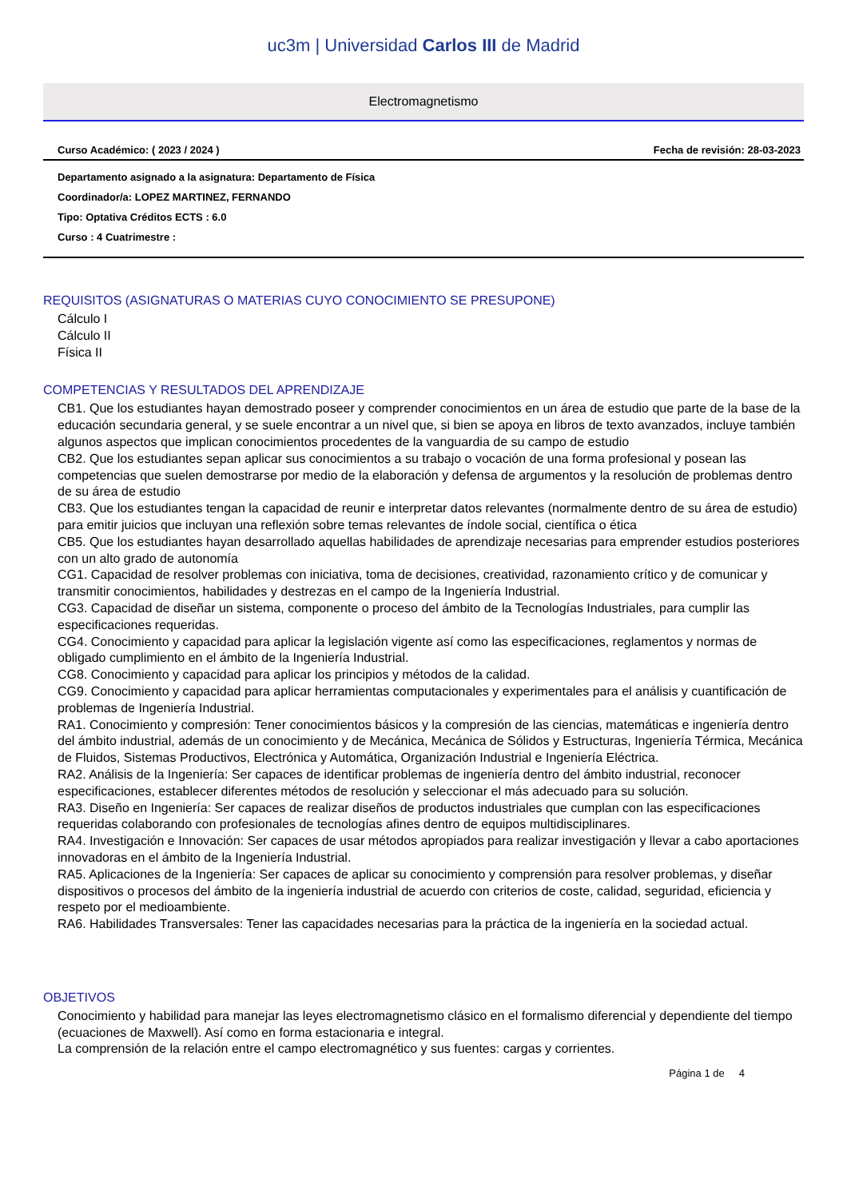uc3m | Universidad Carlos III de Madrid
Electromagnetismo
Curso Académico: ( 2023 / 2024 ) Fecha de revisión: 28-03-2023
Departamento asignado a la asignatura: Departamento de Física
Coordinador/a: LOPEZ MARTINEZ, FERNANDO
Tipo: Optativa Créditos ECTS : 6.0
Curso : 4 Cuatrimestre :
REQUISITOS (ASIGNATURAS O MATERIAS CUYO CONOCIMIENTO SE PRESUPONE)
Cálculo I
Cálculo II
Física II
COMPETENCIAS Y RESULTADOS DEL APRENDIZAJE
CB1. Que los estudiantes hayan demostrado poseer y comprender conocimientos en un área de estudio que parte de la base de la educación secundaria general, y se suele encontrar a un nivel que, si bien se apoya en libros de texto avanzados, incluye también algunos aspectos que implican conocimientos procedentes de la vanguardia de su campo de estudio
CB2. Que los estudiantes sepan aplicar sus conocimientos a su trabajo o vocación de una forma profesional y posean las competencias que suelen demostrarse por medio de la elaboración y defensa de argumentos y la resolución de problemas dentro de su área de estudio
CB3. Que los estudiantes tengan la capacidad de reunir e interpretar datos relevantes (normalmente dentro de su área de estudio) para emitir juicios que incluyan una reflexión sobre temas relevantes de índole social, científica o ética
CB5. Que los estudiantes hayan desarrollado aquellas habilidades de aprendizaje necesarias para emprender estudios posteriores con un alto grado de autonomía
CG1. Capacidad de resolver problemas con iniciativa, toma de decisiones, creatividad, razonamiento crítico y de comunicar y transmitir conocimientos, habilidades y destrezas en el campo de la Ingeniería Industrial.
CG3. Capacidad de diseñar un sistema, componente o proceso del ámbito de la Tecnologías Industriales, para cumplir las especificaciones requeridas.
CG4. Conocimiento y capacidad para aplicar la legislación vigente así como las especificaciones, reglamentos y normas de obligado cumplimiento en el ámbito de la Ingeniería Industrial.
CG8. Conocimiento y capacidad para aplicar los principios y métodos de la calidad.
CG9. Conocimiento y capacidad para aplicar herramientas computacionales y experimentales para el análisis y cuantificación de problemas de Ingeniería Industrial.
RA1. Conocimiento y compresión: Tener conocimientos básicos y la compresión de las ciencias, matemáticas e ingeniería dentro del ámbito industrial, además de un conocimiento y de Mecánica, Mecánica de Sólidos y Estructuras, Ingeniería Térmica, Mecánica de Fluidos, Sistemas Productivos, Electrónica y Automática, Organización Industrial e Ingeniería Eléctrica.
RA2. Análisis de la Ingeniería: Ser capaces de identificar problemas de ingeniería dentro del ámbito industrial, reconocer especificaciones, establecer diferentes métodos de resolución y seleccionar el más adecuado para su solución.
RA3. Diseño en Ingeniería: Ser capaces de realizar diseños de productos industriales que cumplan con las especificaciones requeridas colaborando con profesionales de tecnologías afines dentro de equipos multidisciplinares.
RA4. Investigación e Innovación: Ser capaces de usar métodos apropiados para realizar investigación y llevar a cabo aportaciones innovadoras en el ámbito de la Ingeniería Industrial.
RA5. Aplicaciones de la Ingeniería: Ser capaces de aplicar su conocimiento y comprensión para resolver problemas, y diseñar dispositivos o procesos del ámbito de la ingeniería industrial de acuerdo con criterios de coste, calidad, seguridad, eficiencia y respeto por el medioambiente.
RA6. Habilidades Transversales: Tener las capacidades necesarias para la práctica de la ingeniería en la sociedad actual.
OBJETIVOS
Conocimiento y habilidad para manejar las leyes electromagnetismo clásico en el formalismo diferencial y dependiente del tiempo (ecuaciones de Maxwell). Así como en forma estacionaria e integral.
La comprensión de la relación entre el campo electromagnético y sus fuentes: cargas y corrientes.
Página 1 de 4